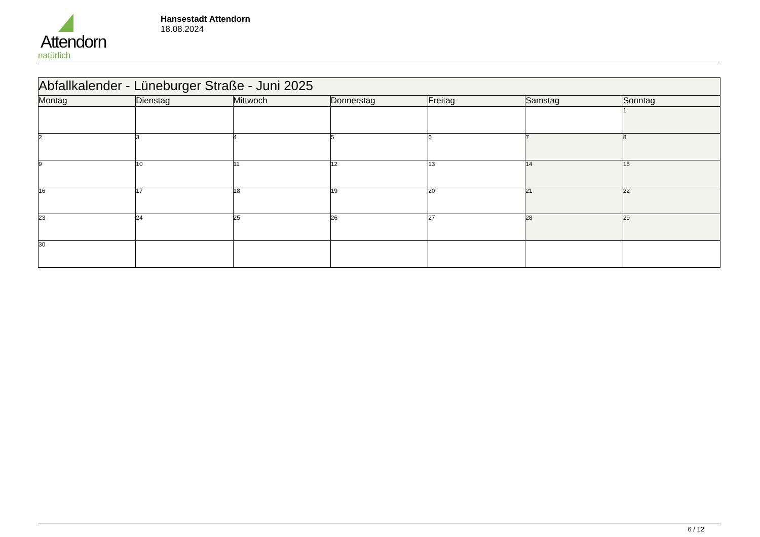Attendorn
natürlich
Hansestadt Attendorn
18.08.2024
| Abfallkalender - Lüneburger Straße - Juni 2025 | | | | | | |
| --- | --- | --- | --- | --- | --- | --- |
| Montag | Dienstag | Mittwoch | Donnerstag | Freitag | Samstag | Sonntag |
| | | | | | | 1 |
| 2 | 3 | 4 | 5 | 6 | 7 | 8 |
| 9 | 10 | 11 | 12 | 13 | 14 | 15 |
| 16 | 17 | 18 | 19 | 20 | 21 | 22 |
| 23 | 24 | 25 | 26 | 27 | 28 | 29 |
| 30 | | | | | | |
6 / 12